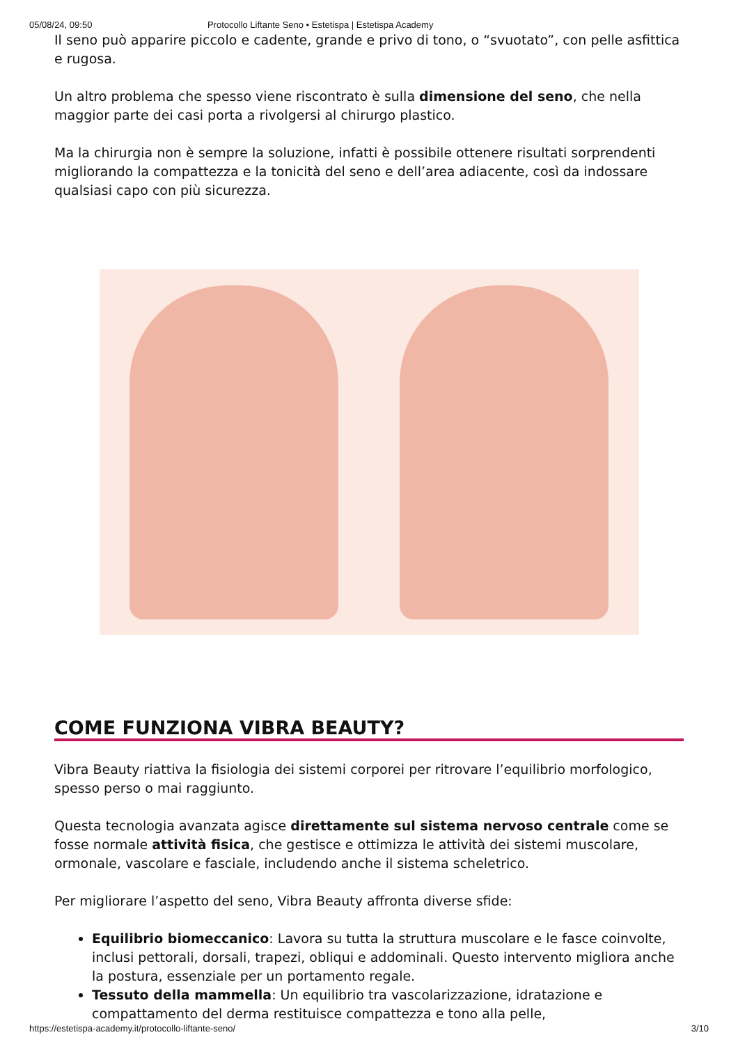05/08/24, 09:50 Protocollo Liftante Seno • Estetispa | Estetispa Academy
Il seno può apparire piccolo e cadente, grande e privo di tono, o “svuotato”, con pelle asfittica e rugosa.
Un altro problema che spesso viene riscontrato è sulla dimensione del seno, che nella maggior parte dei casi porta a rivolgersi al chirurgo plastico.
Ma la chirurgia non è sempre la soluzione, infatti è possibile ottenere risultati sorprendenti migliorando la compattezza e la tonicità del seno e dell’area adiacente, così da indossare qualsiasi capo con più sicurezza.
COME FUNZIONA VIBRA BEAUTY?
Vibra Beauty riattiva la fisiologia dei sistemi corporei per ritrovare l’equilibrio morfologico, spesso perso o mai raggiunto.
Questa tecnologia avanzata agisce direttamente sul sistema nervoso centrale come se fosse normale attività fisica, che gestisce e ottimizza le attività dei sistemi muscolare, ormonale, vascolare e fasciale, includendo anche il sistema scheletrico.
Per migliorare l’aspetto del seno, Vibra Beauty affronta diverse sfide:
Equilibrio biomeccanico: Lavora su tutta la struttura muscolare e le fasce coinvolte, inclusi pettorali, dorsali, trapezi, obliqui e addominali. Questo intervento migliora anche la postura, essenziale per un portamento regale.
Tessuto della mammella: Un equilibrio tra vascolarizzazione, idratazione e compattamento del derma restituisce compattezza e tono alla pelle,
https://estetispa-academy.it/protocollo-liftante-seno/ 3/10